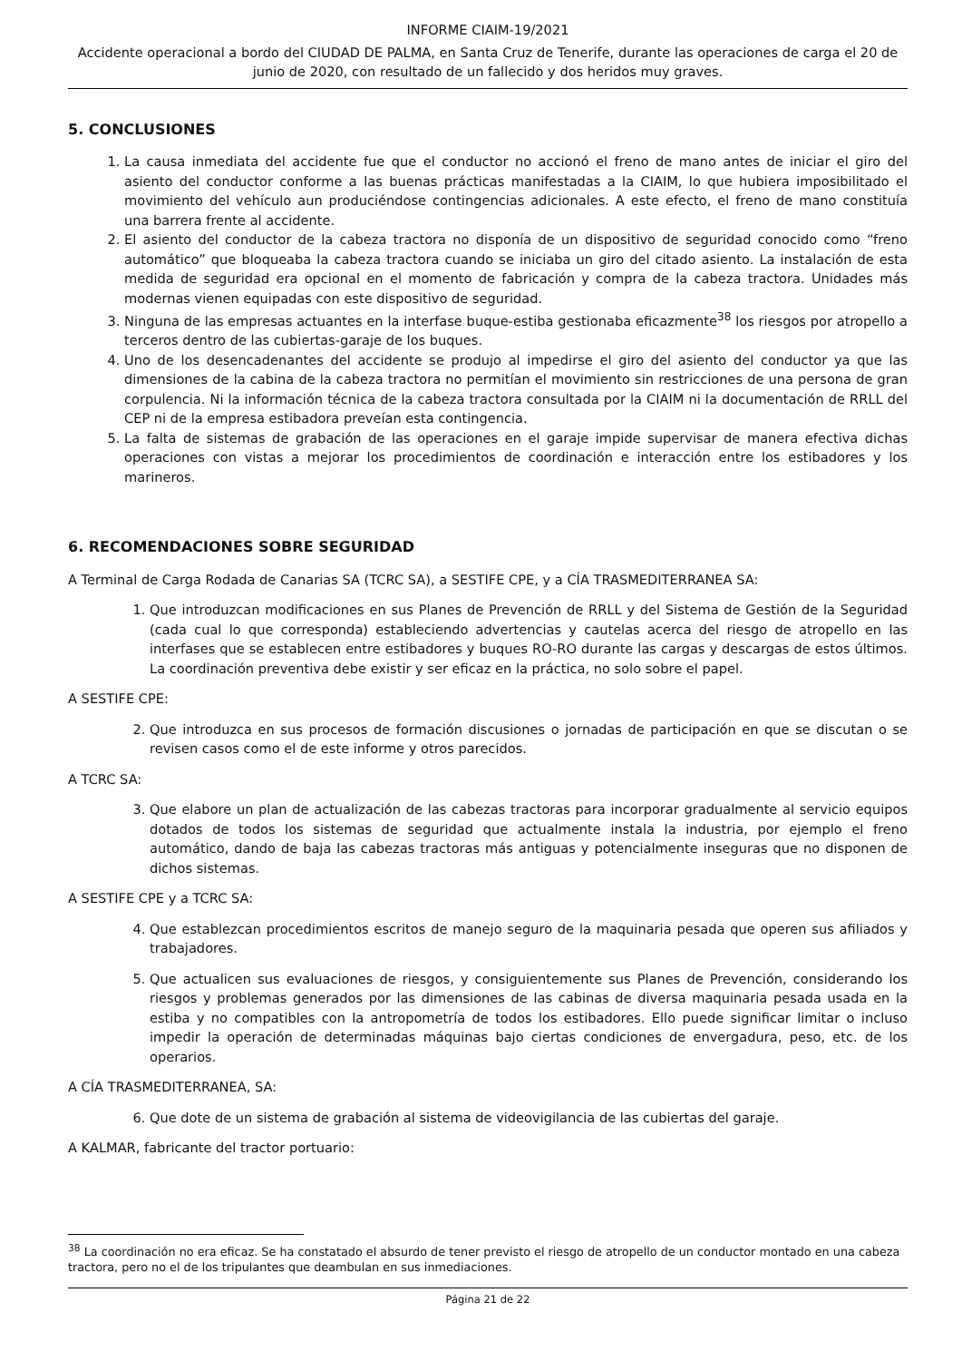INFORME CIAIM-19/2021
Accidente operacional a bordo del CIUDAD DE PALMA, en Santa Cruz de Tenerife, durante las operaciones de carga el 20 de junio de 2020, con resultado de un fallecido y dos heridos muy graves.
5. CONCLUSIONES
1. La causa inmediata del accidente fue que el conductor no accionó el freno de mano antes de iniciar el giro del asiento del conductor conforme a las buenas prácticas manifestadas a la CIAIM, lo que hubiera imposibilitado el movimiento del vehículo aun produciéndose contingencias adicionales. A este efecto, el freno de mano constituía una barrera frente al accidente.
2. El asiento del conductor de la cabeza tractora no disponía de un dispositivo de seguridad conocido como “freno automático” que bloqueaba la cabeza tractora cuando se iniciaba un giro del citado asiento. La instalación de esta medida de seguridad era opcional en el momento de fabricación y compra de la cabeza tractora. Unidades más modernas vienen equipadas con este dispositivo de seguridad.
3. Ninguna de las empresas actuantes en la interfase buque-estiba gestionaba eficazmente<sup>38</sup> los riesgos por atropello a terceros dentro de las cubiertas-garaje de los buques.
4. Uno de los desencadenantes del accidente se produjo al impedirse el giro del asiento del conductor ya que las dimensiones de la cabina de la cabeza tractora no permitían el movimiento sin restricciones de una persona de gran corpulencia. Ni la información técnica de la cabeza tractora consultada por la CIAIM ni la documentación de RRLL del CEP ni de la empresa estibadora preveían esta contingencia.
5. La falta de sistemas de grabación de las operaciones en el garaje impide supervisar de manera efectiva dichas operaciones con vistas a mejorar los procedimientos de coordinación e interacción entre los estibadores y los marineros.
6. RECOMENDACIONES SOBRE SEGURIDAD
A Terminal de Carga Rodada de Canarias SA (TCRC SA), a SESTIFE CPE, y a CÍA TRASMEDITERRANEA SA:
1. Que introduzcan modificaciones en sus Planes de Prevención de RRLL y del Sistema de Gestión de la Seguridad (cada cual lo que corresponda) estableciendo advertencias y cautelas acerca del riesgo de atropello en las interfases que se establecen entre estibadores y buques RO-RO durante las cargas y descargas de estos últimos. La coordinación preventiva debe existir y ser eficaz en la práctica, no solo sobre el papel.
A SESTIFE CPE:
2. Que introduzca en sus procesos de formación discusiones o jornadas de participación en que se discutan o se revisen casos como el de este informe y otros parecidos.
A TCRC SA:
3. Que elabore un plan de actualización de las cabezas tractoras para incorporar gradualmente al servicio equipos dotados de todos los sistemas de seguridad que actualmente instala la industria, por ejemplo el freno automático, dando de baja las cabezas tractoras más antiguas y potencialmente inseguras que no disponen de dichos sistemas.
A SESTIFE CPE y a TCRC SA:
4. Que establezcan procedimientos escritos de manejo seguro de la maquinaria pesada que operen sus afiliados y trabajadores.
5. Que actualicen sus evaluaciones de riesgos, y consiguientemente sus Planes de Prevención, considerando los riesgos y problemas generados por las dimensiones de las cabinas de diversa maquinaria pesada usada en la estiba y no compatibles con la antropometría de todos los estibadores. Ello puede significar limitar o incluso impedir la operación de determinadas máquinas bajo ciertas condiciones de envergadura, peso, etc. de los operarios.
A CÍA TRASMEDITERRANEA, SA:
6. Que dote de un sistema de grabación al sistema de videovigilancia de las cubiertas del garaje.
A KALMAR, fabricante del tractor portuario:
<sup>38</sup> La coordinación no era eficaz. Se ha constatado el absurdo de tener previsto el riesgo de atropello de un conductor montado en una cabeza tractora, pero no el de los tripulantes que deambulan en sus inmediaciones.
Página 21 de 22